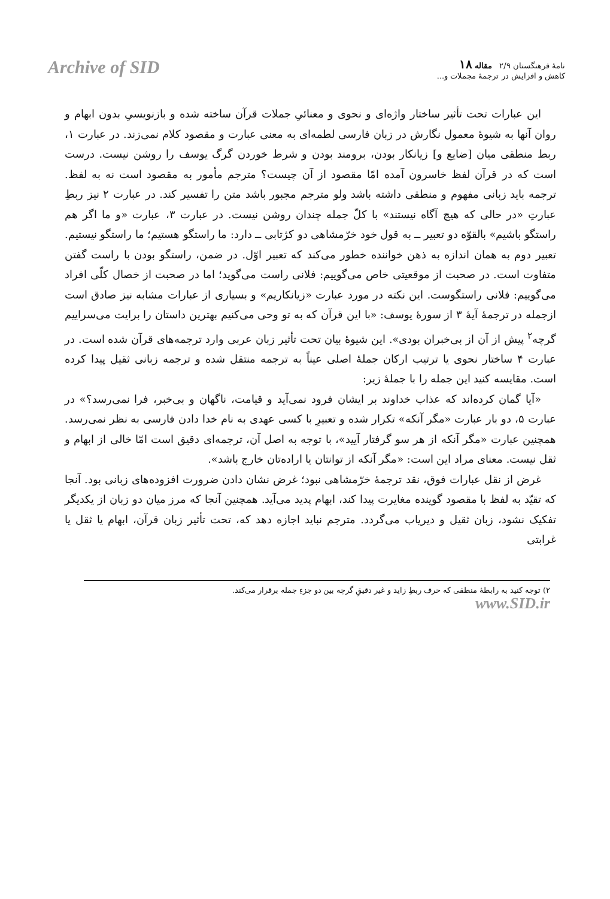Archive of SID
نامهٔ فرهنگستان ۲/۹ مقاله ۱۸
کاهش و افزایش در ترجمهٔ مجملات و...
این عبارات تحت تأثیر ساختار واژه‌ای و نحوی و معنائیِ جملات قرآن ساخته شده و بازنویسیِ بدون ابهام و روان آنها به شیوهٔ معمول نگارش در زبان فارسی لطمه‌ای به معنی عبارت و مقصود کلام نمی‌زند. در عبارت ۱، ربط منطقی میان [ضایع و] زیانکار بودن، برومند بودن و شرط خوردن گرگ یوسف را روشن نیست. درست است که در قرآن لفظ خاسرون آمده امّا مقصود از آن چیست؟ مترجم مأمور به مقصود است نه به لفظ. ترجمه باید زبانی مفهوم و منطقی داشته باشد ولو مترجم مجبور باشد متن را تفسیر کند. در عبارت ۲ نیز ربطِ عبارتِ «در حالی که هیچ آگاه نیستند» با کلّ جمله چندان روشن نیست. در عبارت ۳، عبارت «و ما اگر هم راستگو باشیم» بالقوّه دو تعبیر ــ به قول خود خرّمشاهی دو کژتابی ــ دارد: ما راستگو هستیم؛ ما راستگو نیستیم. تعبیر دوم به همان اندازه به ذهن خواننده خطور می‌کند که تعبیر اوّل. در ضمن، راستگو بودن با راست گفتن متفاوت است. در صحبت از موقعیتی خاص می‌گوییم: فلانی راست می‌گوید؛ اما در صحبت از خصال کلّی افراد می‌گوییم: فلانی راستگوست. این نکته در مورد عبارت «زیانکاریم» و بسیاری از عبارات مشابه نیز صادق است ازجمله در ترجمهٔ آیهٔ ۳ از سورهٔ یوسف: «با این قرآن که به تو وحی می‌کنیم بهترین داستان را برایت می‌سراییم گرچه<sup>۲</sup> پیش از آن از بی‌خبران بودی». این شیوهٔ بیان تحت تأثیر زبان عربی وارد ترجمه‌های قرآن شده است. در عبارت ۴ ساختار نحوی یا ترتیب ارکان جملهٔ اصلی عیناً به ترجمه منتقل شده و ترجمه زبانی ثقیل پیدا کرده است. مقایسه کنید این جمله را با جملهٔ زیر:
«آیا گمان کرده‌اند که عذاب خداوند بر ایشان فرود نمی‌آید و قیامت، ناگهان و بی‌خبر، فرا نمی‌رسد؟» در عبارت ۵، دو بار عبارت «مگر آنکه» تکرار شده و تعبیرِ با کسی عهدی به نام خدا دادن فارسی به نظر نمی‌رسد. همچنین عبارت «مگر آنکه از هر سو گرفتار آیید»، با توجه به اصل آن، ترجمه‌ای دقیق است امّا خالی از ابهام و ثقل نیست. معنای مراد این است: «مگر آنکه از توانتان یا اراده‌تان خارج باشد».
غرض از نقل عبارات فوق، نقد ترجمهٔ خرّمشاهی نبود؛ غرض نشان دادن ضرورت افزوده‌های زبانی بود. آنجا که تقیّد به لفظ با مقصود گوینده مغایرت پیدا کند، ابهام پدید می‌آید. همچنین آنجا که مرز میان دو زبان از یکدیگر تفکیک نشود، زبان ثقیل و دیریاب می‌گردد. مترجم نباید اجازه دهد که، تحت تأثیر زبان قرآن، ابهام یا ثقل یا غرابتی
۲) توجه کنید به رابطهٔ منطقی که حرف ربطِ زاید و غیر دقیقِ گرچه بین دو جزءِ جمله برقرار می‌کند.
www.SID.ir